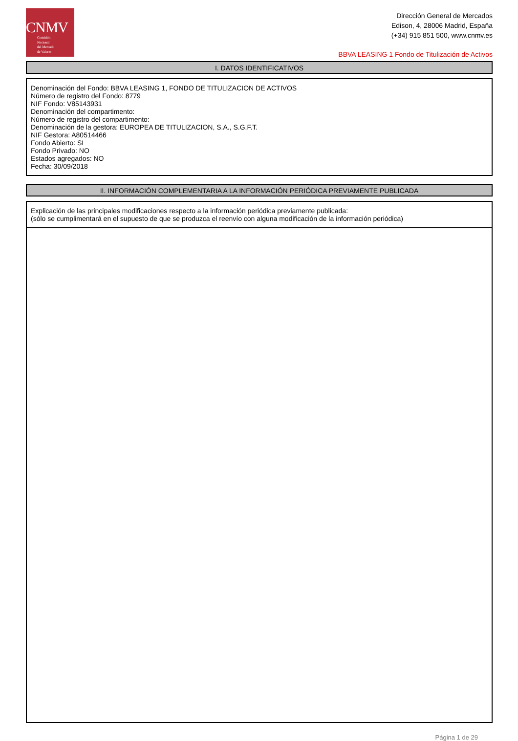CNMV
Comisión
Nacional
del Mercado
de Valores
Dirección General de Mercados
Edison, 4, 28006 Madrid, España
(+34) 915 851 500, www.cnmv.es
BBVA LEASING 1 Fondo de Titulización de Activos
I. DATOS IDENTIFICATIVOS
Denominación del Fondo: BBVA LEASING 1, FONDO DE TITULIZACION DE ACTIVOS
Número de registro del Fondo: 8779
NIF Fondo: V85143931
Denominación del compartimento:
Número de registro del compartimento:
Denominación de la gestora: EUROPEA DE TITULIZACION, S.A., S.G.F.T.
NIF Gestora: A80514466
Fondo Abierto: SI
Fondo Privado: NO
Estados agregados: NO
Fecha: 30/09/2018
II. INFORMACIÓN COMPLEMENTARIA A LA INFORMACIÓN PERIÓDICA PREVIAMENTE PUBLICADA
Explicación de las principales modificaciones respecto a la información periódica previamente publicada:
(sólo se cumplimentará en el supuesto de que se produzca el reenvío con alguna modificación de la información periódica)
Página 1 de 29